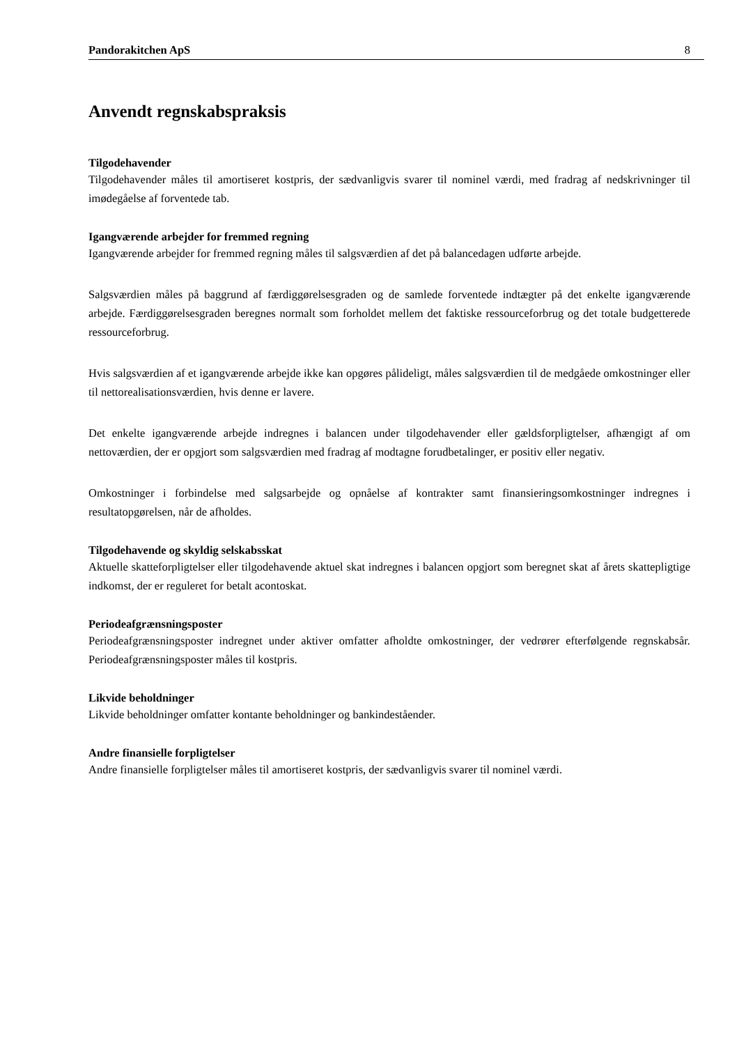Pandorakitchen ApS 8
Anvendt regnskabspraksis
Tilgodehavender
Tilgodehavender måles til amortiseret kostpris, der sædvanligvis svarer til nominel værdi, med fradrag af nedskrivninger til imødegåelse af forventede tab.
Igangværende arbejder for fremmed regning
Igangværende arbejder for fremmed regning måles til salgsværdien af det på balancedagen udførte arbejde.
Salgsværdien måles på baggrund af færdiggørelsesgraden og de samlede forventede indtægter på det enkelte igangværende arbejde. Færdiggørelsesgraden beregnes normalt som forholdet mellem det faktiske ressourceforbrug og det totale budgetterede ressourceforbrug.
Hvis salgsværdien af et igangværende arbejde ikke kan opgøres pålideligt, måles salgsværdien til de medgåede omkostninger eller til nettorealisationsværdien, hvis denne er lavere.
Det enkelte igangværende arbejde indregnes i balancen under tilgodehavender eller gældsforpligtelser, afhængigt af om nettoværdien, der er opgjort som salgsværdien med fradrag af modtagne forudbetalinger, er positiv eller negativ.
Omkostninger i forbindelse med salgsarbejde og opnåelse af kontrakter samt finansieringsomkostninger indregnes i resultatopgørelsen, når de afholdes.
Tilgodehavende og skyldig selskabsskat
Aktuelle skatteforpligtelser eller tilgodehavende aktuel skat indregnes i balancen opgjort som beregnet skat af årets skattepligtige indkomst, der er reguleret for betalt acontoskat.
Periodeafgrænsningsposter
Periodeafgrænsningsposter indregnet under aktiver omfatter afholdte omkostninger, der vedrører efterfølgende regnskabsår. Periodeafgrænsningsposter måles til kostpris.
Likvide beholdninger
Likvide beholdninger omfatter kontante beholdninger og bankindeståender.
Andre finansielle forpligtelser
Andre finansielle forpligtelser måles til amortiseret kostpris, der sædvanligvis svarer til nominel værdi.